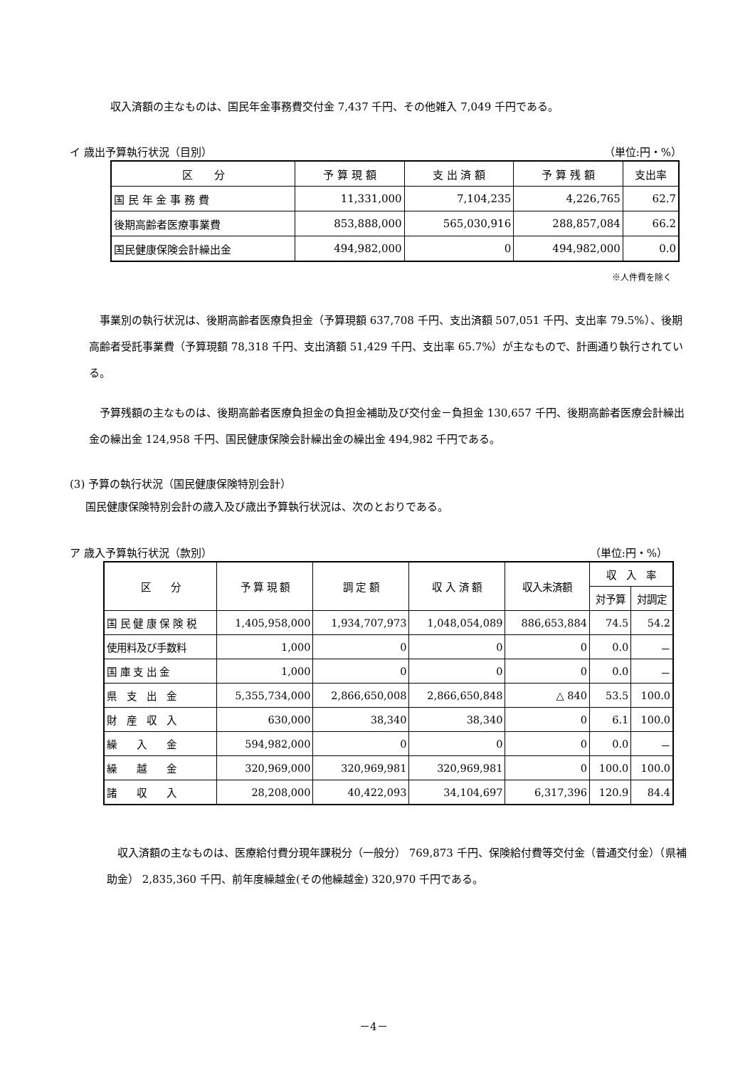収入済額の主なものは、国民年金事務費交付金 7,437 千円、その他雑入 7,049 千円である。
イ 歳出予算執行状況（目別） （単位:円・%）
| 区 分 | 予 算 現 額 | 支 出 済 額 | 予 算 残 額 | 支出率 |
| --- | --- | --- | --- | --- |
| 国 民 年 金 事 務 費 | 11,331,000 | 7,104,235 | 4,226,765 | 62.7 |
| 後期高齢者医療事業費 | 853,888,000 | 565,030,916 | 288,857,084 | 66.2 |
| 国民健康保険会計繰出金 | 494,982,000 | 0 | 494,982,000 | 0.0 |
※人件費を除く
　事業別の執行状況は、後期高齢者医療負担金（予算現額 637,708 千円、支出済額 507,051 千円、支出率 79.5%）、後期高齢者受託事業費（予算現額 78,318 千円、支出済額 51,429 千円、支出率 65.7%）が主なもので、計画通り執行されている。
　予算残額の主なものは、後期高齢者医療負担金の負担金補助及び交付金－負担金 130,657 千円、後期高齢者医療会計繰出金の繰出金 124,958 千円、国民健康保険会計繰出金の繰出金 494,982 千円である。
(3) 予算の執行状況（国民健康保険特別会計）
国民健康保険特別会計の歳入及び歳出予算執行状況は、次のとおりである。
ア 歳入予算執行状況（款別） （単位:円・%）
| 区 分 | 予 算 現 額 | 調 定 額 | 収 入 済 額 | 収入未済額 | 収 入 率 | |
| --- | --- | --- | --- | --- | --- | --- |
| | | | | | 対予算 | 対調定 |
| 国 民 健 康 保 険 税 | 1,405,958,000 | 1,934,707,973 | 1,048,054,089 | 886,653,884 | 74.5 | 54.2 |
| 使用料及び手数料 | 1,000 | 0 | 0 | 0 | 0.0 | － |
| 国 庫 支 出 金 | 1,000 | 0 | 0 | 0 | 0.0 | － |
| 県 支 出 金 | 5,355,734,000 | 2,866,650,008 | 2,866,650,848 | △ 840 | 53.5 | 100.0 |
| 財 産 収 入 | 630,000 | 38,340 | 38,340 | 0 | 6.1 | 100.0 |
| 繰 入 金 | 594,982,000 | 0 | 0 | 0 | 0.0 | － |
| 繰 越 金 | 320,969,000 | 320,969,981 | 320,969,981 | 0 | 100.0 | 100.0 |
| 諸 収 入 | 28,208,000 | 40,422,093 | 34,104,697 | 6,317,396 | 120.9 | 84.4 |
　収入済額の主なものは、医療給付費分現年課税分（一般分） 769,873 千円、保険給付費等交付金（普通交付金）（県補助金） 2,835,360 千円、前年度繰越金(その他繰越金) 320,970 千円である。
－4－